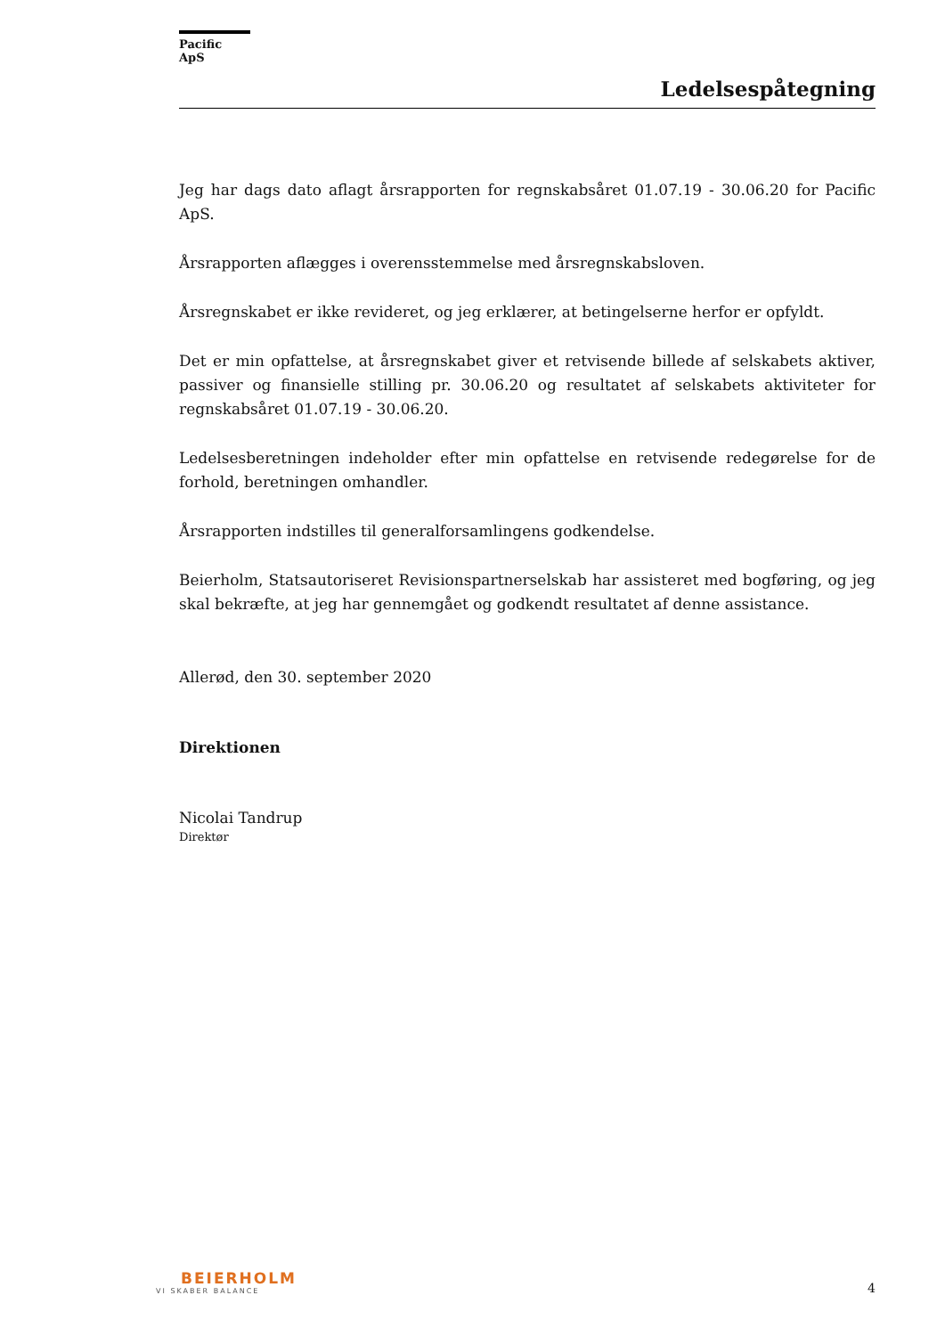Pacific ApS
Ledelsespåtegning
Jeg har dags dato aflagt årsrapporten for regnskabsåret 01.07.19 - 30.06.20 for Pacific ApS.
Årsrapporten aflægges i overensstemmelse med årsregnskabsloven.
Årsregnskabet er ikke revideret, og jeg erklærer, at betingelserne herfor er opfyldt.
Det er min opfattelse, at årsregnskabet giver et retvisende billede af selskabets aktiver, passiver og finansielle stilling pr. 30.06.20 og resultatet af selskabets aktiviteter for regnskabsåret 01.07.19 - 30.06.20.
Ledelsesberetningen indeholder efter min opfattelse en retvisende redegørelse for de forhold, beretningen omhandler.
Årsrapporten indstilles til generalforsamlingens godkendelse.
Beierholm, Statsautoriseret Revisionspartnerselskab har assisteret med bogføring, og jeg skal bekræfte, at jeg har gennemgået og godkendt resultatet af denne assistance.
Allerød, den 30. september 2020
Direktionen
Nicolai Tandrup
Direktør
BEIERHOLM
VI SKABER BALANCE
4